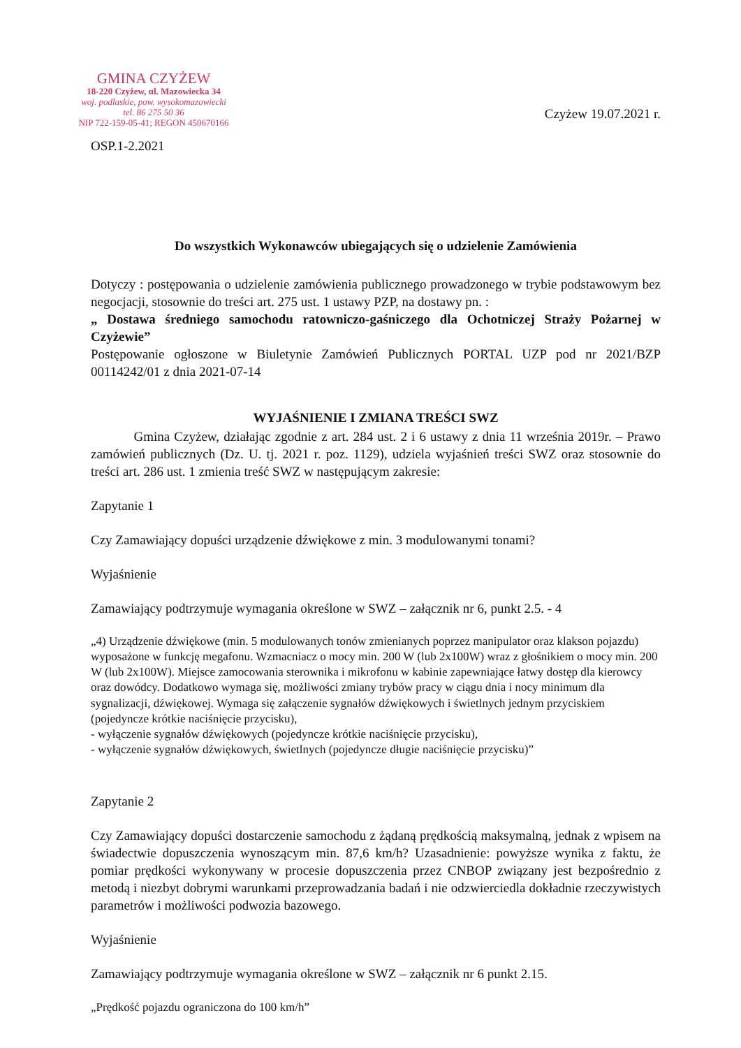GMINA CZYŻEW
18-220 Czyżew, ul. Mazowiecka 34
woj. podlaskie, pow. wysokomazowiecki
tel. 86 275 50 36
NIP 722-159-05-41; REGON 450670166
Czyżew 19.07.2021 r.
OSP.1-2.2021
Do wszystkich Wykonawców ubiegających się o udzielenie Zamówienia
Dotyczy : postępowania o udzielenie zamówienia publicznego prowadzonego w trybie podstawowym bez negocjacji, stosownie do treści art. 275 ust. 1 ustawy PZP, na dostawy pn. :
„ Dostawa średniego samochodu ratowniczo-gaśniczego dla Ochotniczej Straży Pożarnej w Czyżewie”
Postępowanie ogłoszone w Biuletynie Zamówień Publicznych PORTAL UZP pod nr 2021/BZP 00114242/01 z dnia 2021-07-14
WYJAŚNIENIE I ZMIANA TREŚCI SWZ
Gmina Czyżew, działając zgodnie z art. 284 ust. 2 i 6 ustawy z dnia 11 września 2019r. – Prawo zamówień publicznych (Dz. U. tj. 2021 r. poz. 1129), udziela wyjaśnień treści SWZ oraz stosownie do treści art. 286 ust. 1 zmienia treść SWZ w następującym zakresie:
Zapytanie 1
Czy Zamawiający dopuści urządzenie dźwiękowe z min. 3 modulowanymi tonami?
Wyjaśnienie
Zamawiający podtrzymuje wymagania określone w SWZ – załącznik nr 6, punkt 2.5. - 4
„4) Urządzenie dźwiękowe (min. 5 modulowanych tonów zmienianych poprzez manipulator oraz klakson pojazdu) wyposażone w funkcję megafonu. Wzmacniacz o mocy min. 200 W (lub 2x100W) wraz z głośnikiem o mocy min. 200 W (lub 2x100W). Miejsce zamocowania sterownika i mikrofonu w kabinie zapewniające łatwy dostęp dla kierowcy oraz dowódcy. Dodatkowo wymaga się, możliwości zmiany trybów pracy w ciągu dnia i nocy minimum dla sygnalizacji, dźwiękowej. Wymaga się załączenie sygnałów dźwiękowych i świetlnych jednym przyciskiem (pojedyncze krótkie naciśnięcie przycisku),
- wyłączenie sygnałów dźwiękowych (pojedyncze krótkie naciśnięcie przycisku),
- wyłączenie sygnałów dźwiękowych, świetlnych (pojedyncze długie naciśnięcie przycisku)”
Zapytanie 2
Czy Zamawiający dopuści dostarczenie samochodu z żądaną prędkością maksymalną, jednak z wpisem na świadectwie dopuszczenia wynoszącym min. 87,6 km/h? Uzasadnienie: powyższe wynika z faktu, że pomiar prędkości wykonywany w procesie dopuszczenia przez CNBOP związany jest bezpośrednio z metodą i niezbyt dobrymi warunkami przeprowadzania badań i nie odzwierciedla dokładnie rzeczywistych parametrów i możliwości podwozia bazowego.
Wyjaśnienie
Zamawiający podtrzymuje wymagania określone w SWZ – załącznik nr 6 punkt 2.15.
„Prędkość pojazdu ograniczona do 100 km/h”